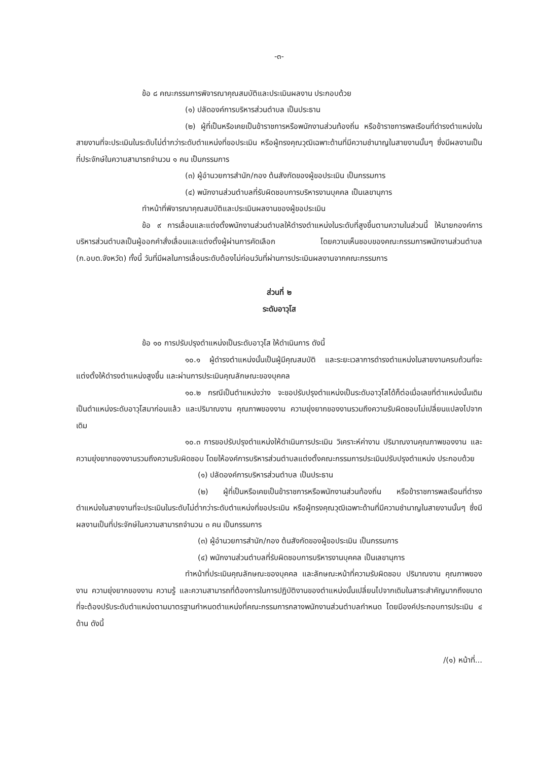-๓-
ข้อ ๘ คณะกรรมการพิจารณาคุณสมบัติและประเมินผลงาน ประกอบด้วย
(๑) ปลัดองค์การบริหารส่วนตำบล เป็นประธาน
(๒) ผู้ที่เป็นหรือเคยเป็นข้าราชการหรือพนักงานส่วนท้องถิ่น หรือข้าราชการพลเรือนที่ดำรงตำแหน่งในสายงานที่จะประเมินในระดับไม่ต่ำกว่าระดับตำแหน่งที่ขอประเมิน หรือผู้ทรงคุณวุฒิเฉพาะด้านที่มีความชำนาญในสายงานนั้นๆ ซึ่งมีผลงานเป็นที่ประจักษ์ในความสามารถจำนวน ๑ คน เป็นกรรมการ
(๓) ผู้อำนวยการสำนัก/กอง ต้นสังกัดของผู้ขอประเมิน เป็นกรรมการ
(๔) พนักงานส่วนตำบลที่รับผิดชอบการบริหารงานบุคคล เป็นเลขานุการ
ทำหน้าที่พิจารณาคุณสมบัติและประเมินผลงานของผู้ขอประเมิน
ข้อ ๙ การเลื่อนและแต่งตั้งพนักงานส่วนตำบลให้ดำรงตำแหน่งในระดับที่สูงขึ้นตามความในส่วนนี้ ให้นายกองค์การบริหารส่วนตำบลเป็นผู้ออกคำสั่งเลื่อนและแต่งตั้งผู้ผ่านการคัดเลือก โดยความเห็นชอบของคณะกรรมการพนักงานส่วนตำบล (ก.อบต.จังหวัด) ทั้งนี้ วันที่มีผลในการเลื่อนระดับต้องไม่ก่อนวันที่ผ่านการประเมินผลงานจากคณะกรรมการ
ส่วนที่ ๒
ระดับอาวุโส
ข้อ ๑๐ การปรับปรุงตำแหน่งเป็นระดับอาวุโส ให้ดำเนินการ ดังนี้
๑๐.๑ ผู้ดำรงตำแหน่งนั้นเป็นผู้มีคุณสมบัติ และระยะเวลาการดำรงตำแหน่งในสายงานครบถ้วนที่จะแต่งตั้งให้ดำรงตำแหน่งสูงขึ้น และผ่านการประเมินคุณลักษณะของบุคคล
๑๐.๒ กรณีเป็นตำแหน่งว่าง จะขอปรับปรุงตำแหน่งเป็นระดับอาวุโสได้ก็ต่อเมื่อเลขที่ตำแหน่งนั้นเดิมเป็นตำแหน่งระดับอาวุโสมาก่อนแล้ว และปริมาณงาน คุณภาพของงาน ความยุ่งยากของงานรวมถึงความรับผิดชอบไม่เปลี่ยนแปลงไปจากเดิม
๑๐.๓ การขอปรับปรุงตำแหน่งให้ดำเนินการประเมิน วิเคราะห์ค่างาน ปริมาณงานคุณภาพของงาน และความยุ่งยากของงานรวมถึงความรับผิดชอบ โดยให้องค์การบริหารส่วนตำบลแต่งตั้งคณะกรรมการประเมินปรับปรุงตำแหน่ง ประกอบด้วย
(๑) ปลัดองค์การบริหารส่วนตำบล เป็นประธาน
(๒) ผู้ที่เป็นหรือเคยเป็นข้าราชการหรือพนักงานส่วนท้องถิ่น หรือข้าราชการพลเรือนที่ดำรงตำแหน่งในสายงานที่จะประเมินในระดับไม่ต่ำกว่าระดับตำแหน่งที่ขอประเมิน หรือผู้ทรงคุณวุฒิเฉพาะด้านที่มีความชำนาญในสายงานนั้นๆ ซึ่งมีผลงานเป็นที่ประจักษ์ในความสามารถจำนวน ๓ คน เป็นกรรมการ
(๓) ผู้อำนวยการสำนัก/กอง ต้นสังกัดของผู้ขอประเมิน เป็นกรรมการ
(๔) พนักงานส่วนตำบลที่รับผิดชอบการบริหารงานบุคคล เป็นเลขานุการ
ทำหน้าที่ประเมินคุณลักษณะของบุคคล และลักษณะหน้าที่ความรับผิดชอบ ปริมาณงาน คุณภาพของงาน ความยุ่งยากของงาน ความรู้ และความสามารถที่ต้องการในการปฏิบัติงานของตำแหน่งนั้นเปลี่ยนไปจากเดิมในสาระสำคัญมากถึงขนาดที่จะต้องปรับระดับตำแหน่งตามมาตรฐานกำหนดตำแหน่งที่คณะกรรมการกลางพนักงานส่วนตำบลกำหนด โดยมีองค์ประกอบการประเมิน ๔ ด้าน ดังนี้
/(๑) หน้าที่...